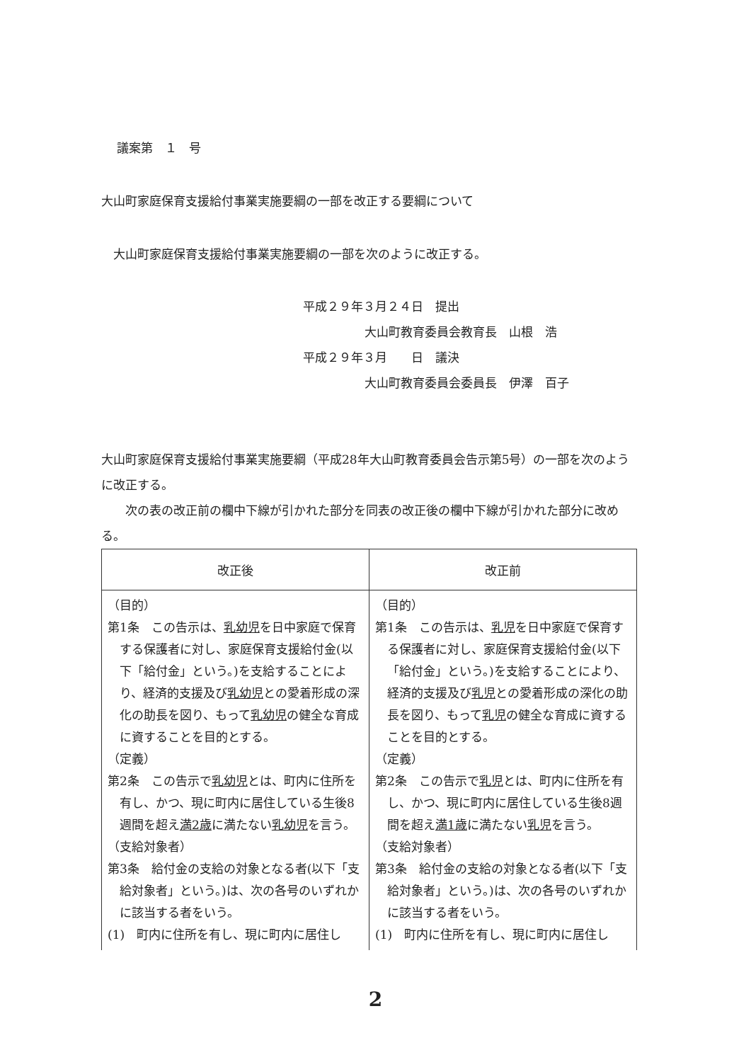議案第　１　号
大山町家庭保育支援給付事業実施要綱の一部を改正する要綱について
大山町家庭保育支援給付事業実施要綱の一部を次のように改正する。
平成２９年３月２４日　提出
大山町教育委員会教育長　山根　浩
平成２９年３月　　日　議決
大山町教育委員会委員長　伊澤　百子
大山町家庭保育支援給付事業実施要綱（平成28年大山町教育委員会告示第5号）の一部を次のように改正する。
次の表の改正前の欄中下線が引かれた部分を同表の改正後の欄中下線が引かれた部分に改める。
| 改正後 | 改正前 |
| --- | --- |
| （目的） 第1条 この告示は、 乳幼児 を日中家庭で保育する保護者に対し、家庭保育支援給付金(以下「給付金」という。)を支給することにより、経済的支援及び 乳幼児 との愛着形成の深化の助長を図り、もって 乳幼児 の健全な育成に資することを目的とする。 （定義） 第2条 この告示で 乳幼児 とは、町内に住所を有し、かつ、現に町内に居住している生後8週間を超え 満2歳 に満たない 乳幼児 を言う。 （支給対象者） 第3条 給付金の支給の対象となる者(以下「支給対象者」という。)は、次の各号のいずれかに該当する者をいう。 (1) 町内に住所を有し、現に町内に居住し | （目的） 第1条 この告示は、 乳児 を日中家庭で保育する保護者に対し、家庭保育支援給付金(以下「給付金」という。)を支給することにより、経済的支援及び 乳児 との愛着形成の深化の助長を図り、もって 乳児 の健全な育成に資することを目的とする。 （定義） 第2条 この告示で 乳児 とは、町内に住所を有し、かつ、現に町内に居住している生後8週間を超え 満1歳 に満たない 乳児 を言う。 （支給対象者） 第3条 給付金の支給の対象となる者(以下「支給対象者」という。)は、次の各号のいずれかに該当する者をいう。 (1) 町内に住所を有し、現に町内に居住し |
2